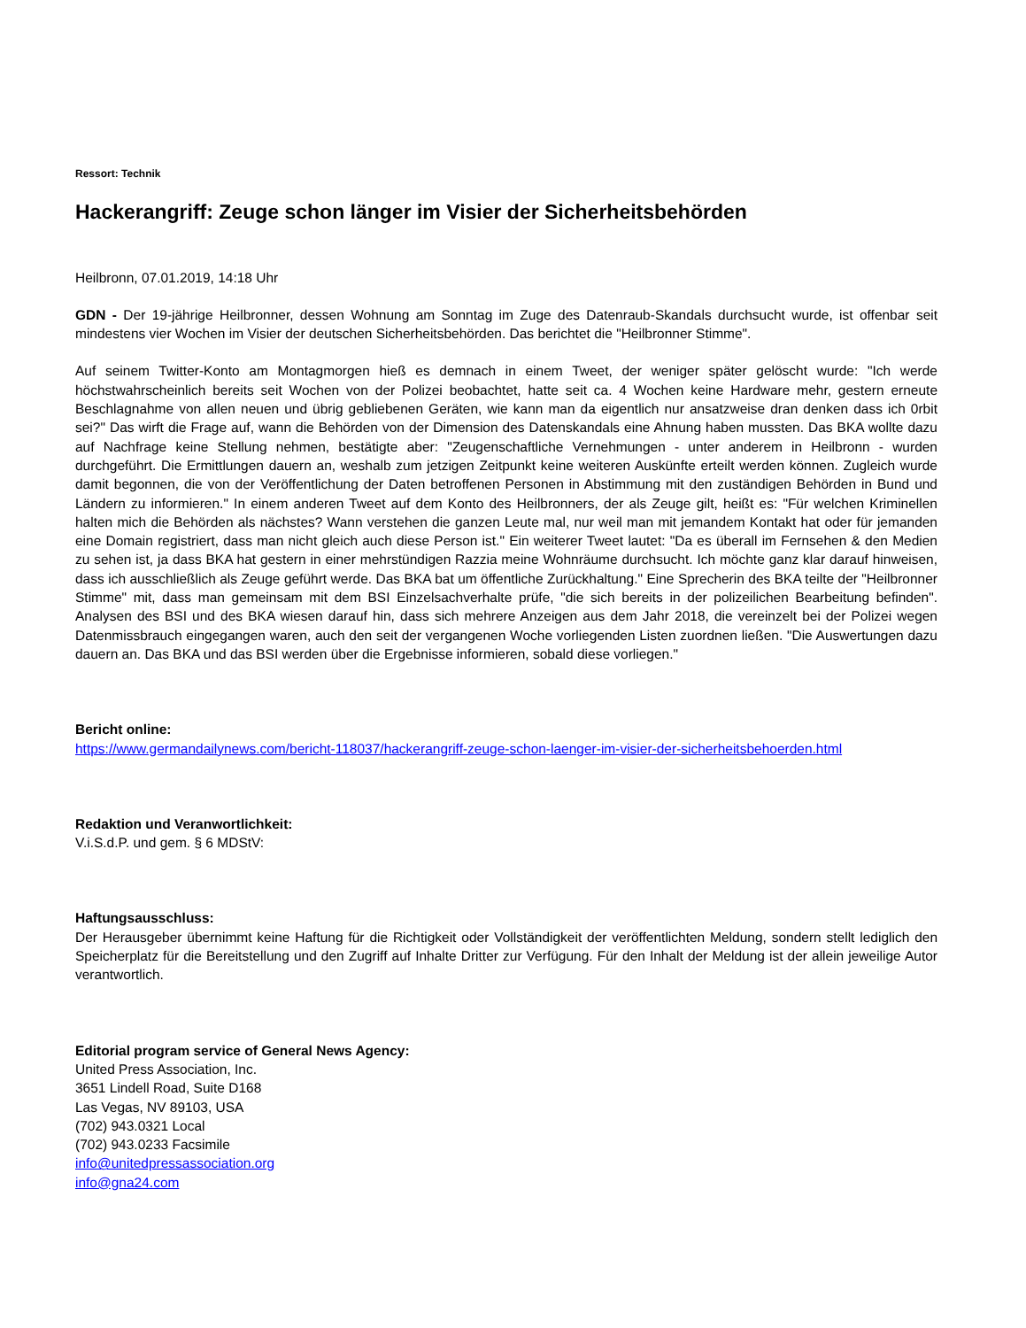Ressort: Technik
Hackerangriff: Zeuge schon länger im Visier der Sicherheitsbehörden
Heilbronn, 07.01.2019, 14:18 Uhr
GDN - Der 19-jährige Heilbronner, dessen Wohnung am Sonntag im Zuge des Datenraub-Skandals durchsucht wurde, ist offenbar seit mindestens vier Wochen im Visier der deutschen Sicherheitsbehörden. Das berichtet die "Heilbronner Stimme".
Auf seinem Twitter-Konto am Montagmorgen hieß es demnach in einem Tweet, der weniger später gelöscht wurde: "Ich werde höchstwahrscheinlich bereits seit Wochen von der Polizei beobachtet, hatte seit ca. 4 Wochen keine Hardware mehr, gestern erneute Beschlagnahme von allen neuen und übrig gebliebenen Geräten, wie kann man da eigentlich nur ansatzweise dran denken dass ich 0rbit sei?" Das wirft die Frage auf, wann die Behörden von der Dimension des Datenskandals eine Ahnung haben mussten. Das BKA wollte dazu auf Nachfrage keine Stellung nehmen, bestätigte aber: "Zeugenschaftliche Vernehmungen - unter anderem in Heilbronn - wurden durchgeführt. Die Ermittlungen dauern an, weshalb zum jetzigen Zeitpunkt keine weiteren Auskünfte erteilt werden können. Zugleich wurde damit begonnen, die von der Veröffentlichung der Daten betroffenen Personen in Abstimmung mit den zuständigen Behörden in Bund und Ländern zu informieren." In einem anderen Tweet auf dem Konto des Heilbronners, der als Zeuge gilt, heißt es: "Für welchen Kriminellen halten mich die Behörden als nächstes? Wann verstehen die ganzen Leute mal, nur weil man mit jemandem Kontakt hat oder für jemanden eine Domain registriert, dass man nicht gleich auch diese Person ist." Ein weiterer Tweet lautet: "Da es überall im Fernsehen & den Medien zu sehen ist, ja dass BKA hat gestern in einer mehrstündigen Razzia meine Wohnräume durchsucht. Ich möchte ganz klar darauf hinweisen, dass ich ausschließlich als Zeuge geführt werde. Das BKA bat um öffentliche Zurückhaltung." Eine Sprecherin des BKA teilte der "Heilbronner Stimme" mit, dass man gemeinsam mit dem BSI Einzelsachverhalte prüfe, "die sich bereits in der polizeilichen Bearbeitung befinden". Analysen des BSI und des BKA wiesen darauf hin, dass sich mehrere Anzeigen aus dem Jahr 2018, die vereinzelt bei der Polizei wegen Datenmissbrauch eingegangen waren, auch den seit der vergangenen Woche vorliegenden Listen zuordnen ließen. "Die Auswertungen dazu dauern an. Das BKA und das BSI werden über die Ergebnisse informieren, sobald diese vorliegen."
Bericht online:
https://www.germandailynews.com/bericht-118037/hackerangriff-zeuge-schon-laenger-im-visier-der-sicherheitsbehoerden.html
Redaktion und Veranwortlichkeit:
V.i.S.d.P. und gem. § 6 MDStV:
Haftungsausschluss:
Der Herausgeber übernimmt keine Haftung für die Richtigkeit oder Vollständigkeit der veröffentlichten Meldung, sondern stellt lediglich den Speicherplatz für die Bereitstellung und den Zugriff auf Inhalte Dritter zur Verfügung. Für den Inhalt der Meldung ist der allein jeweilige Autor verantwortlich.
Editorial program service of General News Agency:
United Press Association, Inc.
3651 Lindell Road, Suite D168
Las Vegas, NV 89103, USA
(702) 943.0321 Local
(702) 943.0233 Facsimile
info@unitedpressassociation.org
info@gna24.com